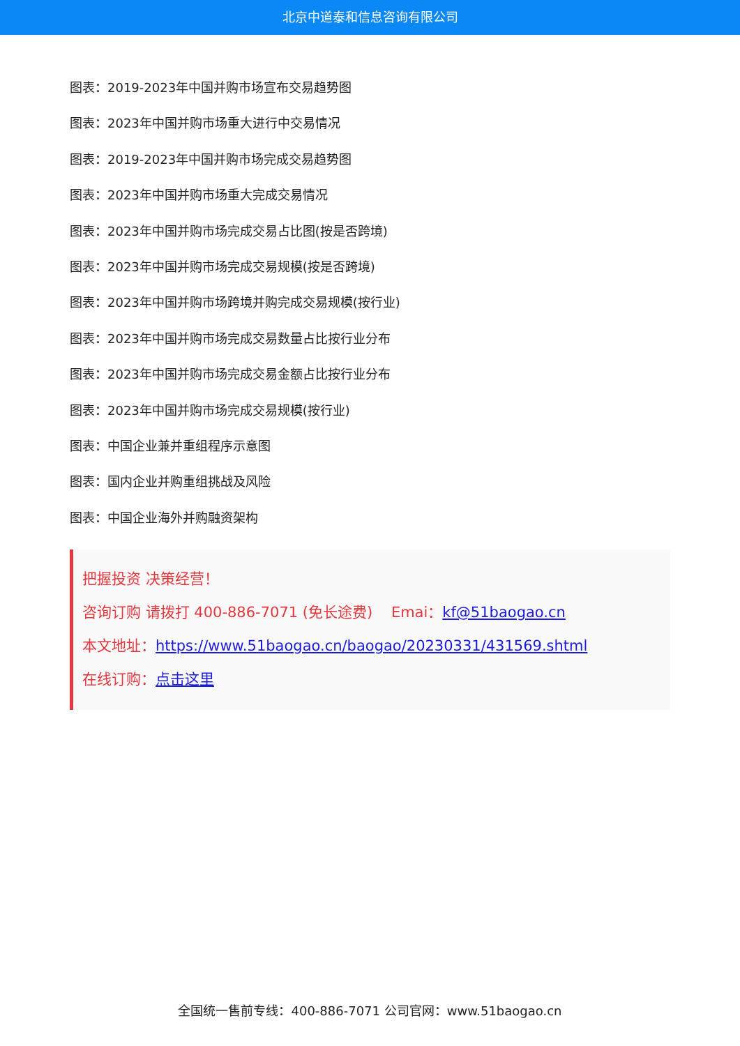北京中道泰和信息咨询有限公司
图表：2019-2023年中国并购市场宣布交易趋势图
图表：2023年中国并购市场重大进行中交易情况
图表：2019-2023年中国并购市场完成交易趋势图
图表：2023年中国并购市场重大完成交易情况
图表：2023年中国并购市场完成交易占比图(按是否跨境)
图表：2023年中国并购市场完成交易规模(按是否跨境)
图表：2023年中国并购市场跨境并购完成交易规模(按行业)
图表：2023年中国并购市场完成交易数量占比按行业分布
图表：2023年中国并购市场完成交易金额占比按行业分布
图表：2023年中国并购市场完成交易规模(按行业)
图表：中国企业兼并重组程序示意图
图表：国内企业并购重组挑战及风险
图表：中国企业海外并购融资架构
把握投资 决策经营！
咨询订购 请拨打 400-886-7071 (免长途费) Emai：kf@51baogao.cn
本文地址：https://www.51baogao.cn/baogao/20230331/431569.shtml
在线订购：点击这里
全国统一售前专线：400-886-7071 公司官网：www.51baogao.cn